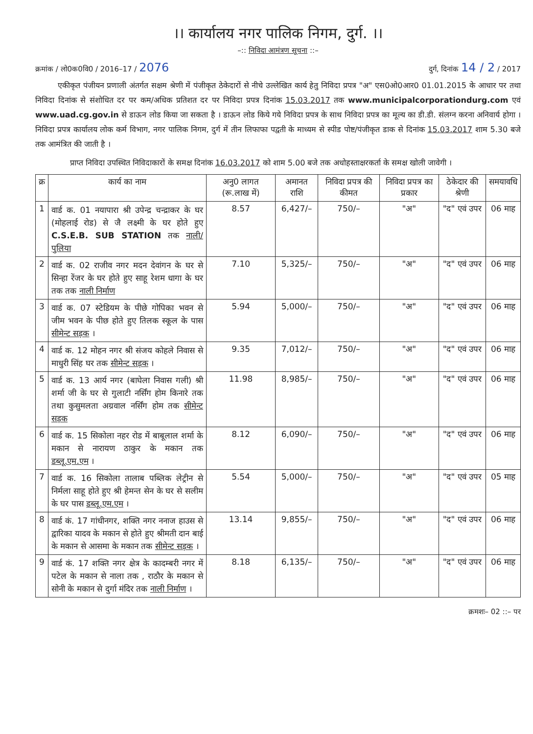।। कार्यालय नगर पालिक निगम, दुर्ग. ।।
–:: निविदा आमंत्रण सूचना ::–
क्रमांक / लो0क0वि0 / 2016–17 / 2076 दुर्ग, दिनांक 14 / 2 / 2017
एकीकृत पंजीयन प्रणाली अंतर्गत सक्षम श्रेणी में पंजीकृत ठेकेदारों से नीचे उल्लेखित कार्य हेतु निविदा प्रपत्र "अ" एस0ओ0आर0 01.01.2015 के आधार पर तथा निविदा दिनांक से संशोधित दर पर कम/अधिक प्रतिशत दर पर निविदा प्रपत्र दिनांक 15.03.2017 तक www.municipalcorporationdurg.com एवं www.uad.cg.gov.in से डाऊन लोड किया जा सकता है । डाऊन लोड किये गये निविदा प्रपत्र के साथ निविदा प्रपत्र का मूल्य का डी.डी. संलग्न करना अनिवार्य होगा । निविदा प्रपत्र कार्यालय लोक कर्म विभाग, नगर पालिक निगम, दुर्ग में तीन लिफाफा पद्वती के माध्यम से स्पीड पोष्ट/पंजीकृत डाक से दिनांक 15.03.2017 शाम 5.30 बजे तक आमंत्रित की जाती है ।
प्राप्त निविदा उपस्थित निविदाकारों के समक्ष दिनांक 16.03.2017 को शाम 5.00 बजे तक अधोहस्ताक्षरकर्ता के समक्ष खोली जावेगी ।
| क्र | कार्य का नाम | अनु0 लागत (रू.लाख में) | अमानत राशि | निविदा प्रपत्र की कीमत | निविदा प्रपत्र का प्रकार | ठेकेदार की श्रेणी | समयावधि |
| --- | --- | --- | --- | --- | --- | --- | --- |
| 1 | वार्ड क. 01 नयापारा श्री उपेन्द्र चन्द्राकर के घर (मोहलाई रोड) से जै लक्ष्मी के घर होते हुए C.S.E.B. SUB STATION तक नाली/पुलिया | 8.57 | 6,427/– | 750/– | "अ" | "द" एवं उपर | 06 माह |
| 2 | वार्ड क. 02 राजीव नगर मदन देवांगन के घर से सिन्हा रेंजर के घर होते हुए साहू रेशम धागा के घर तक तक नाली निर्माण | 7.10 | 5,325/– | 750/– | "अ" | "द" एवं उपर | 06 माह |
| 3 | वार्ड क. 07 स्टेडियम के पीछे गोपिका भवन से जीम भवन के पीछ होते हुए तिलक स्कूल के पास सीमेन्ट सड़क । | 5.94 | 5,000/– | 750/– | "अ" | "द" एवं उपर | 06 माह |
| 4 | वार्ड क. 12 मोहन नगर श्री संजय कोहले निवास से माधुरी सिंह घर तक सीमेन्ट सड़क । | 9.35 | 7,012/– | 750/– | "अ" | "द" एवं उपर | 06 माह |
| 5 | वार्ड क. 13 आर्य नगर (बाघेला निवास गली) श्री शर्मा जी के घर से गुलाटी नर्सिंग होम किनारे तक तथा कुसुमलता अग्रवाल नर्सिंग होम तक सीमेन्ट सड़क | 11.98 | 8,985/– | 750/– | "अ" | "द" एवं उपर | 06 माह |
| 6 | वार्ड क. 15 सिकोला नहर रोड में बाबूलाल शर्मा के मकान से नारायण ठाकुर के मकान तक डब्लू.एम.एम । | 8.12 | 6,090/– | 750/– | "अ" | "द" एवं उपर | 06 माह |
| 7 | वार्ड क. 16 सिकोला तालाब पब्लिक लेट्रीन से निर्मला साहू होते हुए श्री हेमन्त सेन के घर से सलीम के घर पास डब्लू.एम.एम । | 5.54 | 5,000/– | 750/– | "अ" | "द" एवं उपर | 05 माह |
| 8 | वार्ड कं. 17 गांधीनगर, शक्ति नगर ननाज हाउस से द्वारिका यादव के मकान से होते हुए श्रीमती दान बाई के मकान से आसमा के मकान तक सीमेन्ट सड़क । | 13.14 | 9,855/– | 750/– | "अ" | "द" एवं उपर | 06 माह |
| 9 | वार्ड कं. 17 शक्ति नगर क्षेत्र के कादम्बरी नगर में पटेल के मकान से नाला तक , राठौर के मकान से सोनी के मकान से दुर्गा मंदिर तक नाली निर्माण । | 8.18 | 6,135/– | 750/– | "अ" | "द" एवं उपर | 06 माह |
क्रमशः– 02 ::– पर